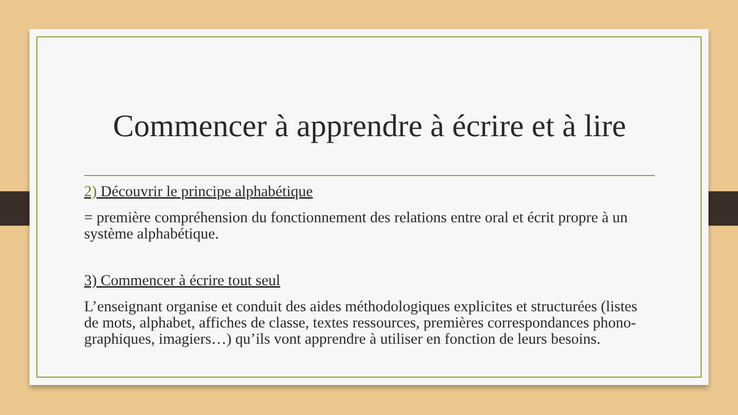Commencer à apprendre à écrire et à lire
2) Découvrir le principe alphabétique
= première compréhension du fonctionnement des relations entre oral et écrit propre à un système alphabétique.
3) Commencer à écrire tout seul
L’enseignant organise et conduit des aides méthodologiques explicites et structurées (listes de mots, alphabet, affiches de classe, textes ressources, premières correspondances phono-graphiques, imagiers…) qu’ils vont apprendre à utiliser en fonction de leurs besoins.